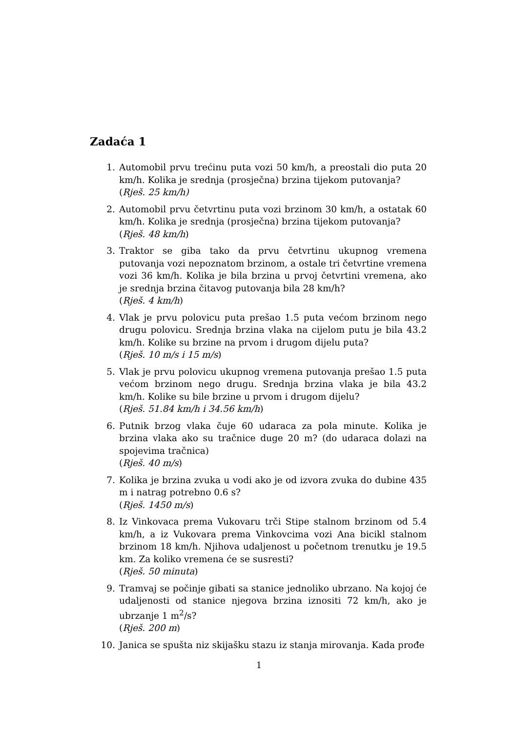Zadaća 1
1. Automobil prvu trećinu puta vozi 50 km/h, a preostali dio puta 20 km/h. Kolika je srednja (prosječna) brzina tijekom putovanja?
(Rješ. 25 km/h)
2. Automobil prvu četvrtinu puta vozi brzinom 30 km/h, a ostatak 60 km/h. Kolika je srednja (prosječna) brzina tijekom putovanja?
(Rješ. 48 km/h)
3. Traktor se giba tako da prvu četvrtinu ukupnog vremena putovanja vozi nepoznatom brzinom, a ostale tri četvrtine vremena vozi 36 km/h. Kolika je bila brzina u prvoj četvrtini vremena, ako je srednja brzina čitavog putovanja bila 28 km/h?
(Rješ. 4 km/h)
4. Vlak je prvu polovicu puta prešao 1.5 puta većom brzinom nego drugu polovicu. Srednja brzina vlaka na cijelom putu je bila 43.2 km/h. Kolike su brzine na prvom i drugom dijelu puta?
(Rješ. 10 m/s i 15 m/s)
5. Vlak je prvu polovicu ukupnog vremena putovanja prešao 1.5 puta većom brzinom nego drugu. Srednja brzina vlaka je bila 43.2 km/h. Kolike su bile brzine u prvom i drugom dijelu?
(Rješ. 51.84 km/h i 34.56 km/h)
6. Putnik brzog vlaka čuje 60 udaraca za pola minute. Kolika je brzina vlaka ako su tračnice duge 20 m? (do udaraca dolazi na spojevima tračnica)
(Rješ. 40 m/s)
7. Kolika je brzina zvuka u vodi ako je od izvora zvuka do dubine 435 m i natrag potrebno 0.6 s?
(Rješ. 1450 m/s)
8. Iz Vinkovaca prema Vukovaru trči Stipe stalnom brzinom od 5.4 km/h, a iz Vukovara prema Vinkovcima vozi Ana bicikl stalnom brzinom 18 km/h. Njihova udaljenost u početnom trenutku je 19.5 km. Za koliko vremena će se susresti?
(Rješ. 50 minuta)
9. Tramvaj se počinje gibati sa stanice jednoliko ubrzano. Na kojoj će udaljenosti od stanice njegova brzina iznositi 72 km/h, ako je ubrzanje 1 m<sup>2</sup>/s?
(Rješ. 200 m)
10. Janica se spušta niz skijašku stazu iz stanja mirovanja. Kada prođe
1